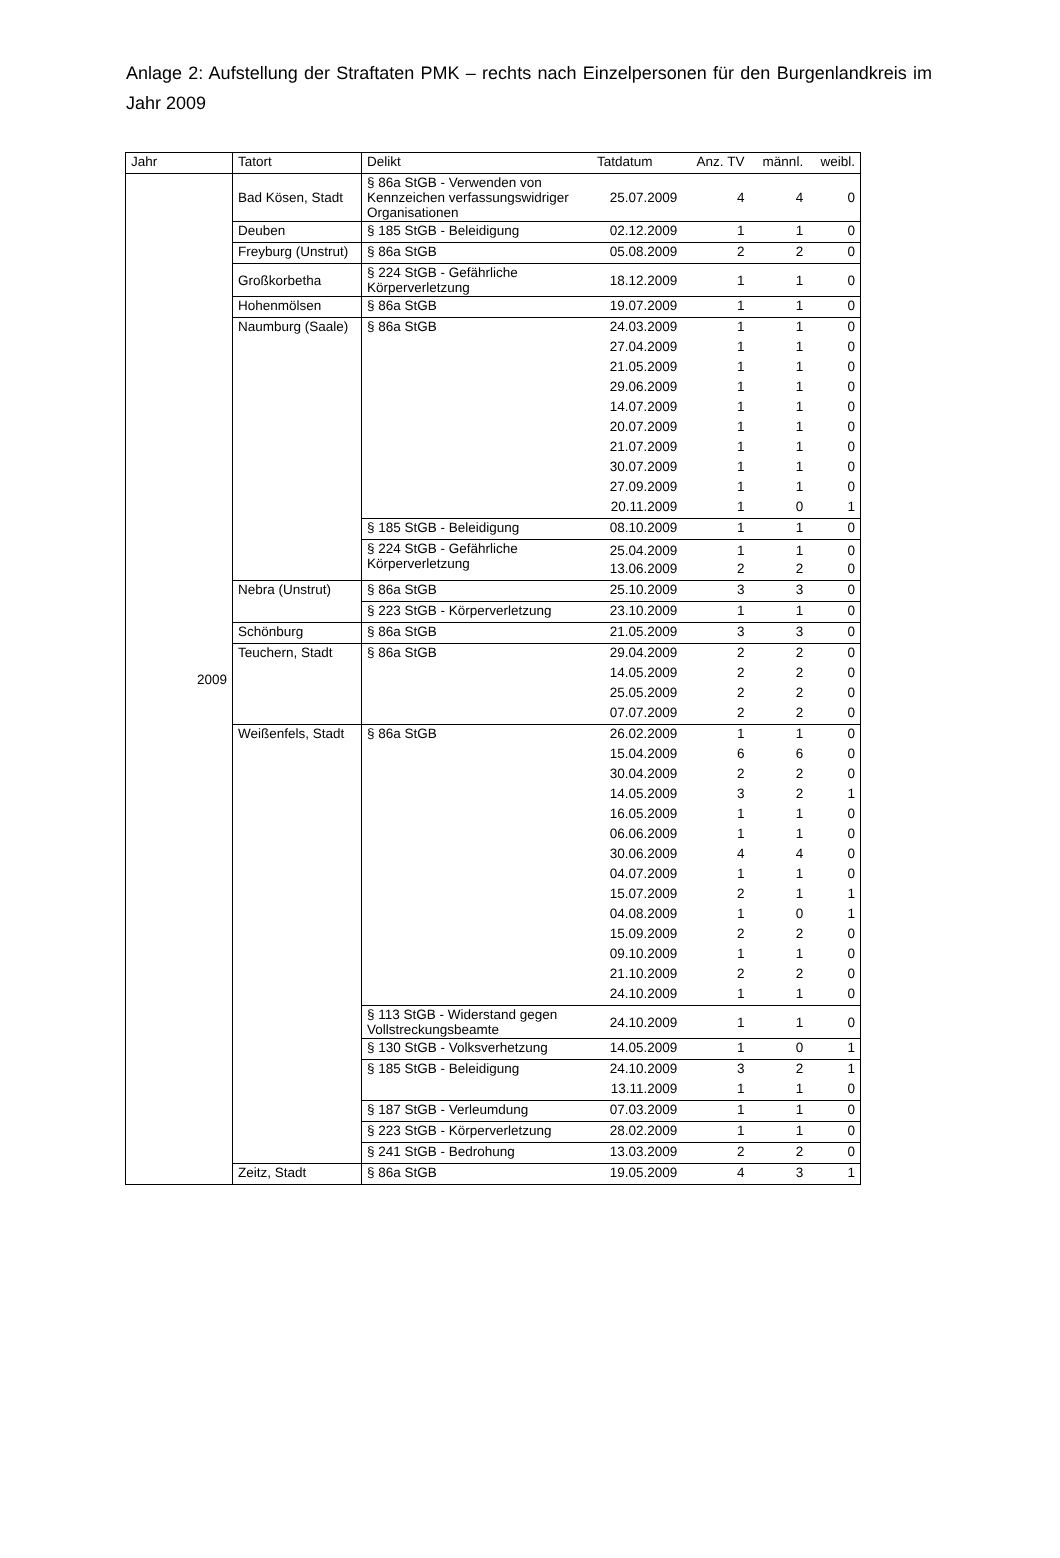Anlage 2: Aufstellung der Straftaten PMK – rechts nach Einzelpersonen für den Burgenlandkreis im Jahr 2009
| Jahr | Tatort | Delikt | Tatdatum | Anz. TV | männl. | weibl. |
| --- | --- | --- | --- | --- | --- | --- |
| 2009 | Bad Kösen, Stadt | § 86a StGB - Verwenden von Kennzeichen verfassungswidriger Organisationen | 25.07.2009 | 4 | 4 | 0 |
| | Deuben | § 185 StGB - Beleidigung | 02.12.2009 | 1 | 1 | 0 |
| | Freyburg (Unstrut) | § 86a StGB | 05.08.2009 | 2 | 2 | 0 |
| | Großkorbetha | § 224 StGB - Gefährliche Körperverletzung | 18.12.2009 | 1 | 1 | 0 |
| | Hohenmölsen | § 86a StGB | 19.07.2009 | 1 | 1 | 0 |
| | Naumburg (Saale) | § 86a StGB | 24.03.2009 | 1 | 1 | 0 |
| | | | 27.04.2009 | 1 | 1 | 0 |
| | | | 21.05.2009 | 1 | 1 | 0 |
| | | | 29.06.2009 | 1 | 1 | 0 |
| | | | 14.07.2009 | 1 | 1 | 0 |
| | | | 20.07.2009 | 1 | 1 | 0 |
| | | | 21.07.2009 | 1 | 1 | 0 |
| | | | 30.07.2009 | 1 | 1 | 0 |
| | | | 27.09.2009 | 1 | 1 | 0 |
| | | | 20.11.2009 | 1 | 0 | 1 |
| | | § 185 StGB - Beleidigung | 08.10.2009 | 1 | 1 | 0 |
| | | § 224 StGB - Gefährliche Körperverletzung | 25.04.2009 | 1 | 1 | 0 |
| | | | 13.06.2009 | 2 | 2 | 0 |
| | Nebra (Unstrut) | § 86a StGB | 25.10.2009 | 3 | 3 | 0 |
| | | § 223 StGB - Körperverletzung | 23.10.2009 | 1 | 1 | 0 |
| | Schönburg | § 86a StGB | 21.05.2009 | 3 | 3 | 0 |
| | Teuchern, Stadt | § 86a StGB | 29.04.2009 | 2 | 2 | 0 |
| | | | 14.05.2009 | 2 | 2 | 0 |
| | | | 25.05.2009 | 2 | 2 | 0 |
| | | | 07.07.2009 | 2 | 2 | 0 |
| | Weißenfels, Stadt | § 86a StGB | 26.02.2009 | 1 | 1 | 0 |
| | | | 15.04.2009 | 6 | 6 | 0 |
| | | | 30.04.2009 | 2 | 2 | 0 |
| | | | 14.05.2009 | 3 | 2 | 1 |
| | | | 16.05.2009 | 1 | 1 | 0 |
| | | | 06.06.2009 | 1 | 1 | 0 |
| | | | 30.06.2009 | 4 | 4 | 0 |
| | | | 04.07.2009 | 1 | 1 | 0 |
| | | | 15.07.2009 | 2 | 1 | 1 |
| | | | 04.08.2009 | 1 | 0 | 1 |
| | | | 15.09.2009 | 2 | 2 | 0 |
| | | | 09.10.2009 | 1 | 1 | 0 |
| | | | 21.10.2009 | 2 | 2 | 0 |
| | | | 24.10.2009 | 1 | 1 | 0 |
| | | § 113 StGB - Widerstand gegen Vollstreckungsbeamte | 24.10.2009 | 1 | 1 | 0 |
| | | § 130 StGB - Volksverhetzung | 14.05.2009 | 1 | 0 | 1 |
| | | § 185 StGB - Beleidigung | 24.10.2009 | 3 | 2 | 1 |
| | | | 13.11.2009 | 1 | 1 | 0 |
| | | § 187 StGB - Verleumdung | 07.03.2009 | 1 | 1 | 0 |
| | | § 223 StGB - Körperverletzung | 28.02.2009 | 1 | 1 | 0 |
| | | § 241 StGB - Bedrohung | 13.03.2009 | 2 | 2 | 0 |
| | Zeitz, Stadt | § 86a StGB | 19.05.2009 | 4 | 3 | 1 |